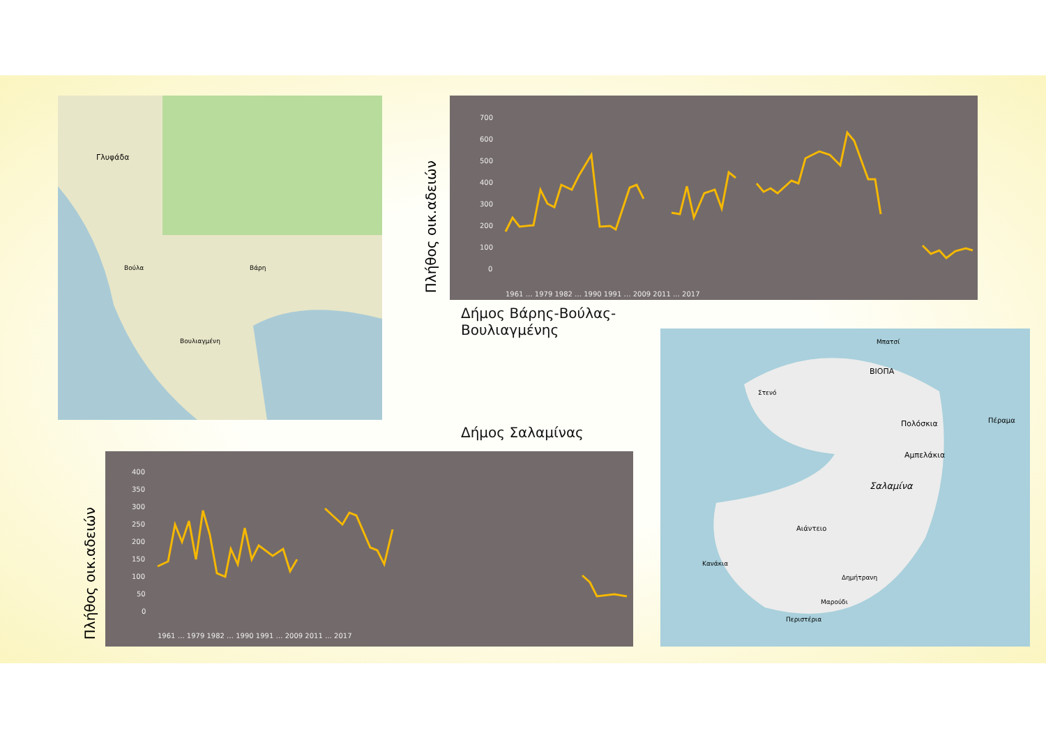Γλυφάδα
Βούλα
Βάρη
Βουλιαγμένη
700
600
500
400
300
200
100
0
1961 … 1979 1982 … 1990 1991 … 2009 2011 … 2017
Πλήθος οικ.αδειών
Δήμος Βάρης-Βούλας-
Βουλιαγμένης
ΒΙΟΠΑ
Σαλαμίνα
Πολόσκια
Αμπελάκια
Αιάντειο
Κανάκια
Δημήτρανη
Μαρούδι
Περιστέρια
Στενό
Μπατσί
Πέραμα
Δήμος Σαλαμίνας
400
350
300
250
200
150
100
50
0
1961 … 1979 1982 … 1990 1991 … 2009 2011 … 2017
Πλήθος οικ.αδειών